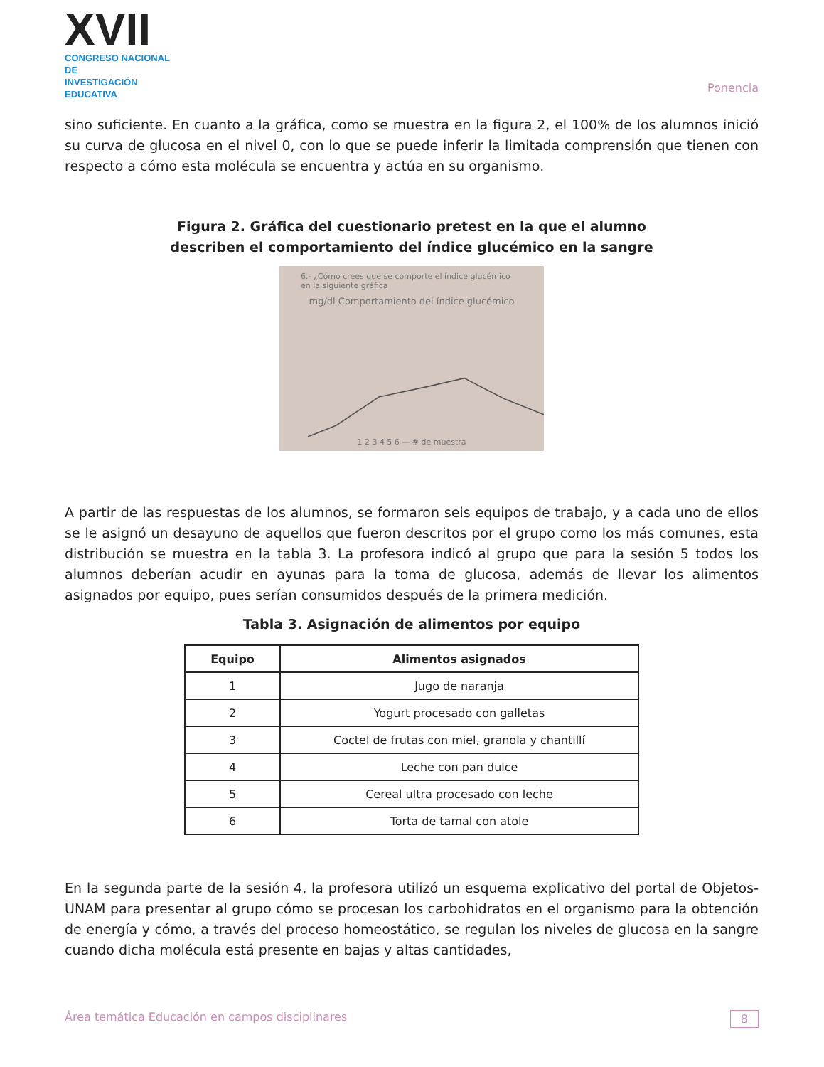XVII
CONGRESO NACIONAL DE
INVESTIGACIÓN EDUCATIVA
Ponencia
sino suficiente. En cuanto a la gráfica, como se muestra en la figura 2, el 100% de los alumnos inició su curva de glucosa en el nivel 0, con lo que se puede inferir la limitada comprensión que tienen con respecto a cómo esta molécula se encuentra y actúa en su organismo.
Figura 2. Gráfica del cuestionario pretest en la que el alumno
describen el comportamiento del índice glucémico en la sangre
6.- ¿Cómo crees que se comporte el índice glucémico en la siguiente gráfica
mg/dl Comportamiento del índice glucémico
1 2 3 4 5 6 — # de muestra
A partir de las respuestas de los alumnos, se formaron seis equipos de trabajo, y a cada uno de ellos se le asignó un desayuno de aquellos que fueron descritos por el grupo como los más comunes, esta distribución se muestra en la tabla 3. La profesora indicó al grupo que para la sesión 5 todos los alumnos deberían acudir en ayunas para la toma de glucosa, además de llevar los alimentos asignados por equipo, pues serían consumidos después de la primera medición.
Tabla 3. Asignación de alimentos por equipo
| Equipo | Alimentos asignados |
| --- | --- |
| 1 | Jugo de naranja |
| 2 | Yogurt procesado con galletas |
| 3 | Coctel de frutas con miel, granola y chantillí |
| 4 | Leche con pan dulce |
| 5 | Cereal ultra procesado con leche |
| 6 | Torta de tamal con atole |
En la segunda parte de la sesión 4, la profesora utilizó un esquema explicativo del portal de Objetos-UNAM para presentar al grupo cómo se procesan los carbohidratos en el organismo para la obtención de energía y cómo, a través del proceso homeostático, se regulan los niveles de glucosa en la sangre cuando dicha molécula está presente en bajas y altas cantidades,
Área temática Educación en campos disciplinares 8